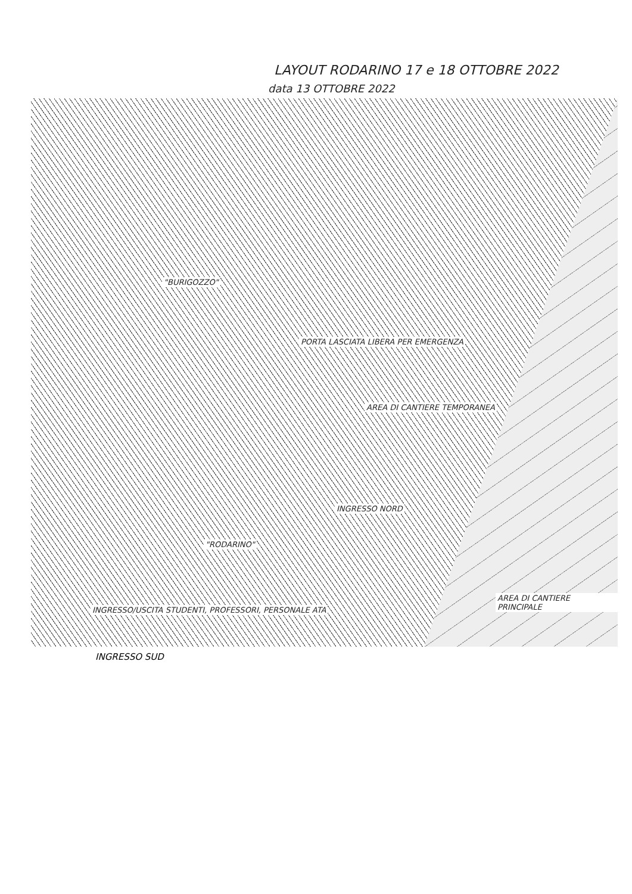LAYOUT RODARINO 17 e 18 OTTOBRE 2022
data 13 OTTOBRE 2022
"BURIGOZZO"
PORTA LASCIATA LIBERA PER EMERGENZA
AREA DI CANTIERE TEMPORANEA
INGRESSO NORD
"RODARINO"
INGRESSO/USCITA STUDENTI, PROFESSORI, PERSONALE ATA
AREA DI CANTIERE PRINCIPALE
INGRESSO SUD